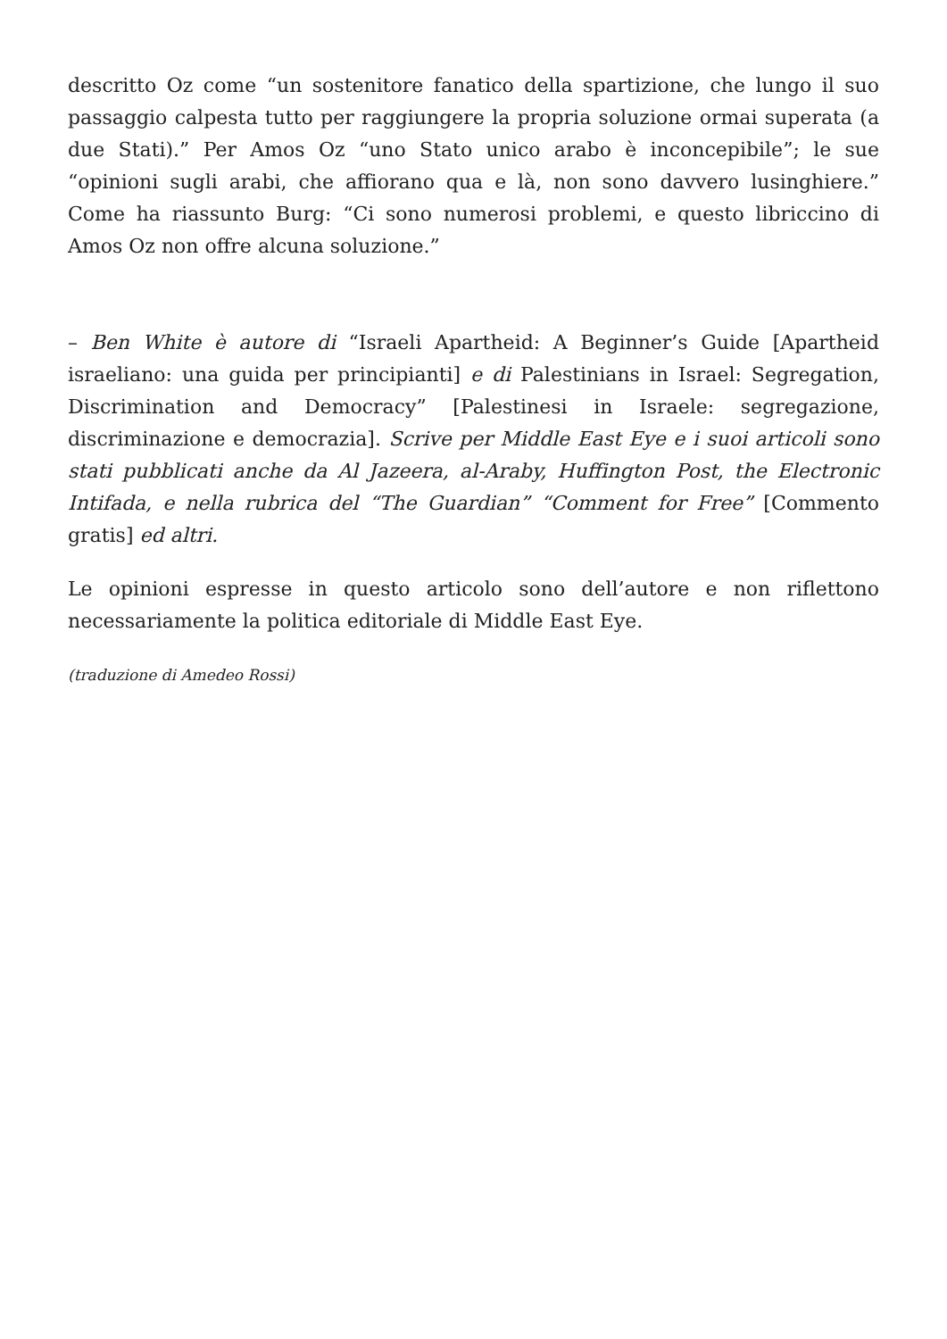descritto Oz come “un sostenitore fanatico della spartizione, che lungo il suo passaggio calpesta tutto per raggiungere la propria soluzione ormai superata (a due Stati).” Per Amos Oz “uno Stato unico arabo è inconcepibile”; le sue “opinioni sugli arabi, che affiorano qua e là, non sono davvero lusinghiere.” Come ha riassunto Burg: “Ci sono numerosi problemi, e questo libriccino di Amos Oz non offre alcuna soluzione.”
– Ben White è autore di “Israeli Apartheid: A Beginner’s Guide [Apartheid israeliano: una guida per principianti] e di Palestinians in Israel: Segregation, Discrimination and Democracy” [Palestinesi in Israele: segregazione, discriminazione e democrazia]. Scrive per Middle East Eye e i suoi articoli sono stati pubblicati anche da Al Jazeera, al-Araby, Huffington Post, the Electronic Intifada, e nella rubrica del “The Guardian” “Comment for Free” [Commento gratis] ed altri.
Le opinioni espresse in questo articolo sono dell’autore e non riflettono necessariamente la politica editoriale di Middle East Eye.
(traduzione di Amedeo Rossi)